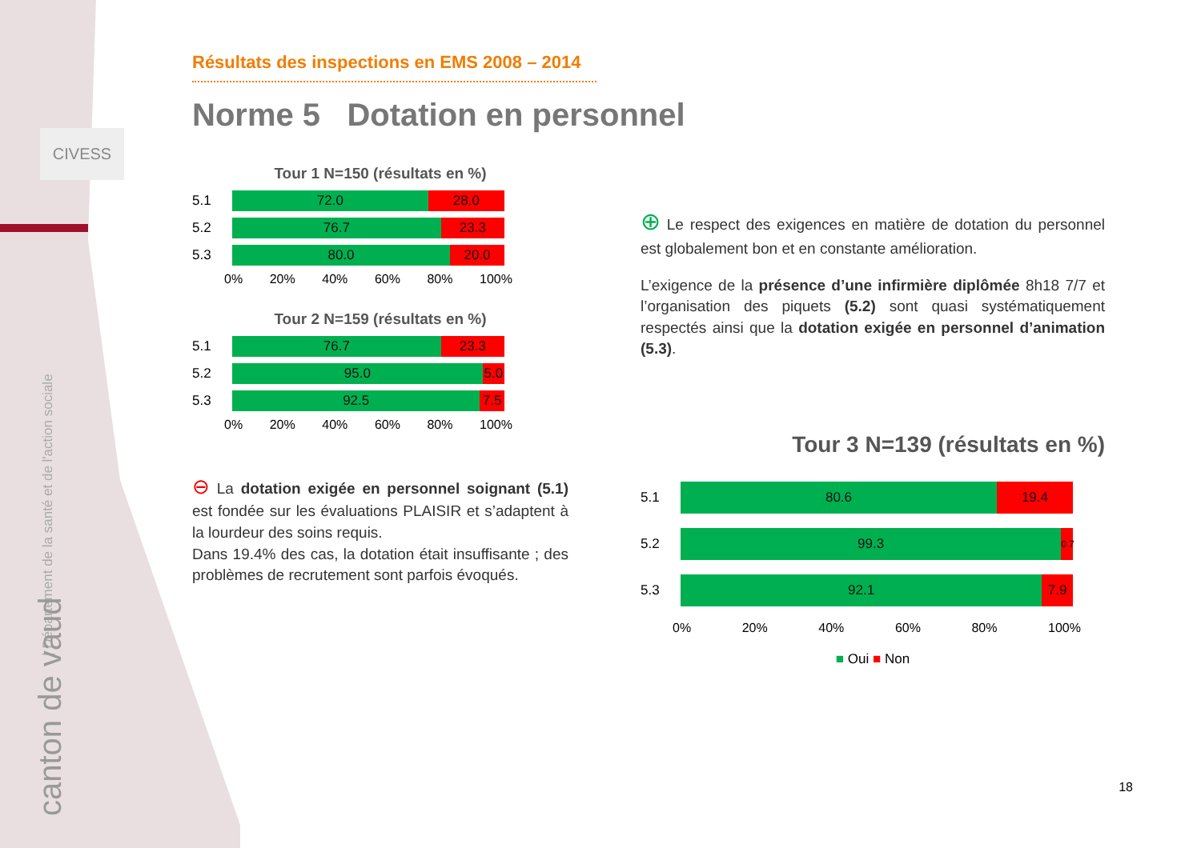CIVESS
| Département de la santé et de l'action sociale
canton de vaud
Résultats des inspections en EMS 2008 – 2014
Norme 5 Dotation en personnel
Tour 1 N=150 (résultats en %)
5.1
72.0 28.0
5.2
76.7 23.3
5.3
80.0 20.0
0% 20% 40% 60% 80% 100%
Tour 2 N=159 (résultats en %)
5.1
76.7 23.3
5.2
95.0 5.0
5.3
92.5 7.5
0% 20% 40% 60% 80% 100%
⊖ La dotation exigée en personnel soignant (5.1) est fondée sur les évaluations PLAISIR et s’adaptent à la lourdeur des soins requis.
Dans 19.4% des cas, la dotation était insuffisante ; des problèmes de recrutement sont parfois évoqués.
⊕ Le respect des exigences en matière de dotation du personnel est globalement bon et en constante amélioration.
L’exigence de la présence d’une infirmière diplômée 8h18 7/7 et l’organisation des piquets (5.2) sont quasi systématiquement respectés ainsi que la dotation exigée en personnel d’animation (5.3).
Tour 3 N=139 (résultats en %)
5.1
80.6 19.4
5.2
99.3
0.7
5.3
92.1 7.9
0% 20% 40% 60% 80% 100%
■ Oui ■ Non
18